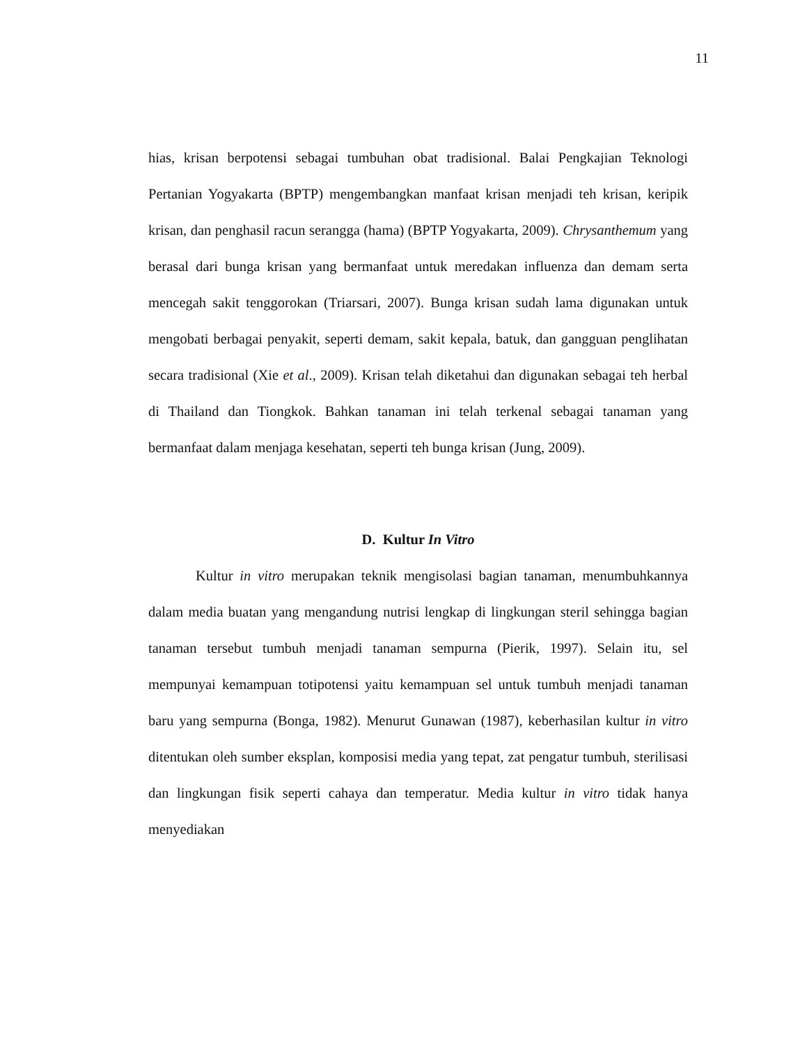11
hias, krisan berpotensi sebagai tumbuhan obat tradisional. Balai Pengkajian Teknologi Pertanian Yogyakarta (BPTP) mengembangkan manfaat krisan menjadi teh krisan, keripik krisan, dan penghasil racun serangga (hama) (BPTP Yogyakarta, 2009). Chrysanthemum yang berasal dari bunga krisan yang bermanfaat untuk meredakan influenza dan demam serta mencegah sakit tenggorokan (Triarsari, 2007). Bunga krisan sudah lama digunakan untuk mengobati berbagai penyakit, seperti demam, sakit kepala, batuk, dan gangguan penglihatan secara tradisional (Xie et al., 2009). Krisan telah diketahui dan digunakan sebagai teh herbal di Thailand dan Tiongkok. Bahkan tanaman ini telah terkenal sebagai tanaman yang bermanfaat dalam menjaga kesehatan, seperti teh bunga krisan (Jung, 2009).
D. Kultur In Vitro
Kultur in vitro merupakan teknik mengisolasi bagian tanaman, menumbuhkannya dalam media buatan yang mengandung nutrisi lengkap di lingkungan steril sehingga bagian tanaman tersebut tumbuh menjadi tanaman sempurna (Pierik, 1997). Selain itu, sel mempunyai kemampuan totipotensi yaitu kemampuan sel untuk tumbuh menjadi tanaman baru yang sempurna (Bonga, 1982). Menurut Gunawan (1987), keberhasilan kultur in vitro ditentukan oleh sumber eksplan, komposisi media yang tepat, zat pengatur tumbuh, sterilisasi dan lingkungan fisik seperti cahaya dan temperatur. Media kultur in vitro tidak hanya menyediakan